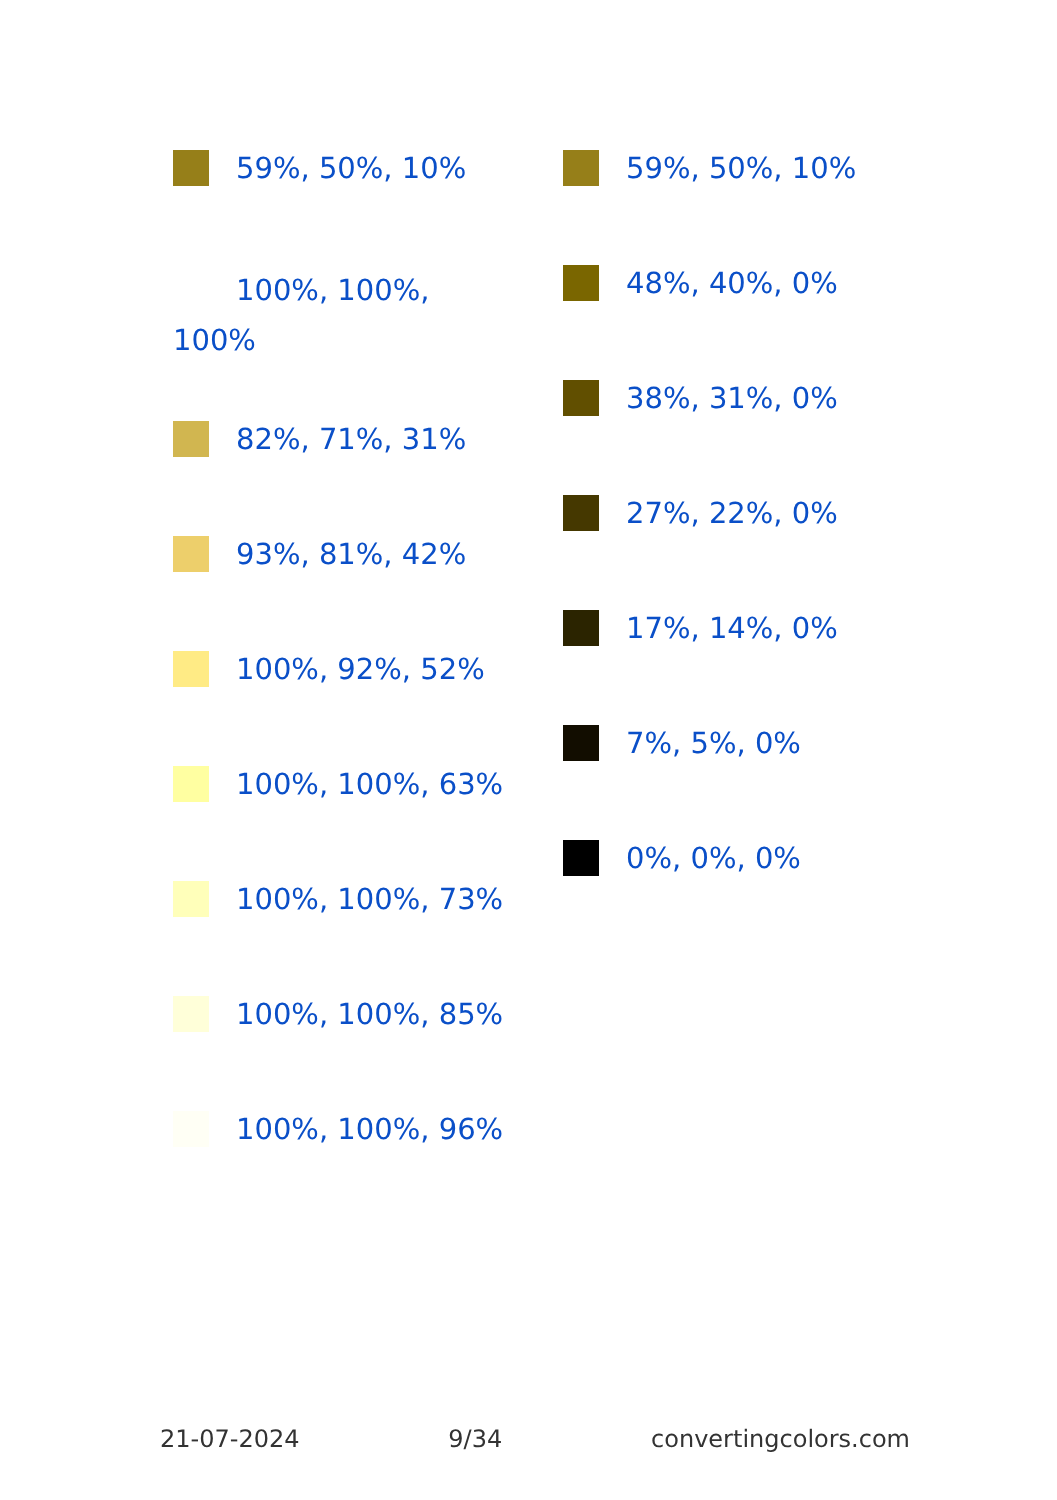59%, 50%, 10%
100%, 100%,
100%
82%, 71%, 31%
93%, 81%, 42%
100%, 92%, 52%
100%, 100%, 63%
100%, 100%, 73%
100%, 100%, 85%
100%, 100%, 96%
59%, 50%, 10%
48%, 40%, 0%
38%, 31%, 0%
27%, 22%, 0%
17%, 14%, 0%
7%, 5%, 0%
0%, 0%, 0%
21-07-2024 9/34 convertingcolors.com